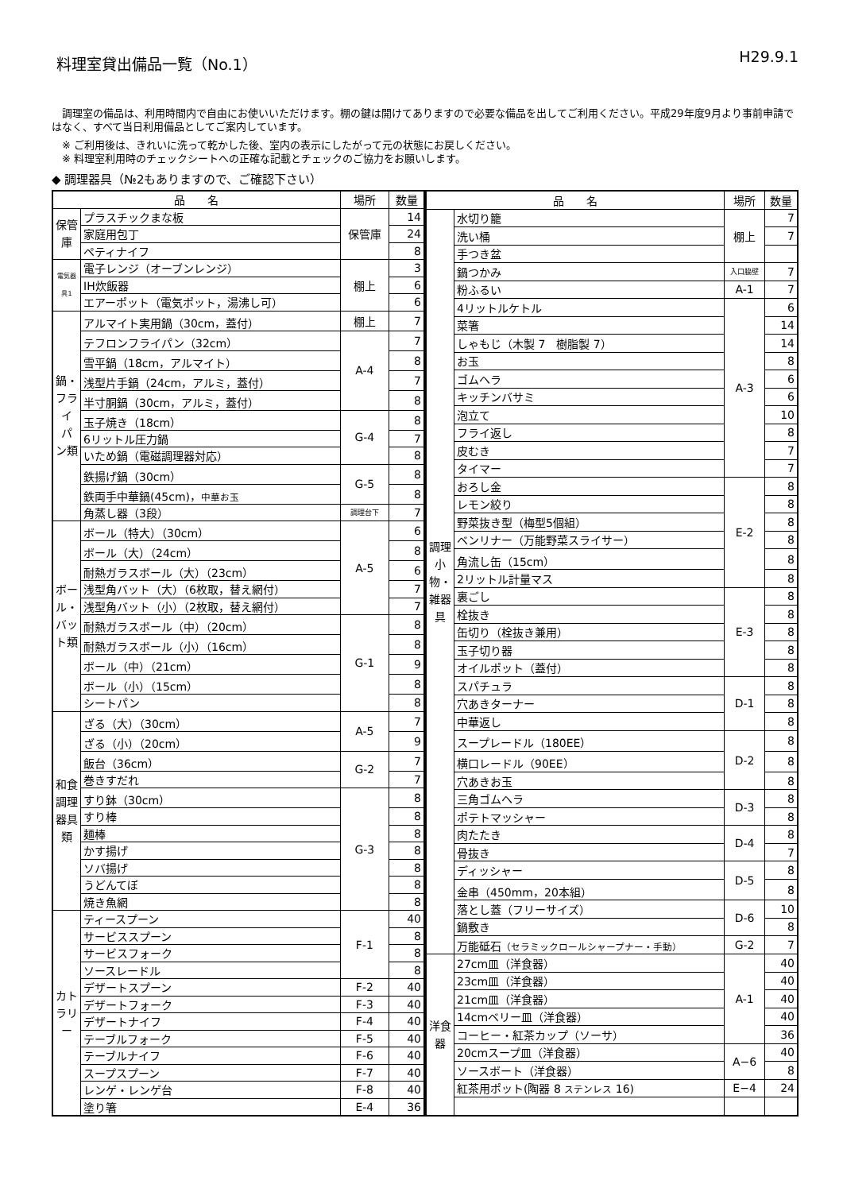料理室貸出備品一覧（No.1） H29.9.1
　調理室の備品は、利用時間内で自由にお使いいただけます。棚の鍵は開けてありますので必要な備品を出してご利用ください。平成29年度9月より事前申請ではなく、すべて当日利用備品としてご案内しています。
　※ ご利用後は、きれいに洗って乾かした後、室内の表示にしたがって元の状態にお戻しください。
　※ 料理室利用時のチェックシートへの正確な記載とチェックのご協力をお願いします。
◆ 調理器具（№2もありますので、ご確認下さい）
| 品 名 | | 場所 | 数量 |
| --- | --- | --- | --- |
| 保管庫 | プラスチックまな板 | 保管庫 | 14 |
| | 家庭用包丁 | | 24 |
| | ペティナイフ | | 8 |
| 電気器具1 | 電子レンジ（オーブンレンジ） | 棚上 | 3 |
| | IH炊飯器 | | 6 |
| | エアーポット（電気ポット，湯沸し可） | | 6 |
| 鍋・フライパン類 | アルマイト実用鍋（30cm，蓋付） | 棚上 | 7 |
| | テフロンフライパン（32cm） | A-4 | 7 |
| | 雪平鍋（18cm，アルマイト） | | 8 |
| | 浅型片手鍋（24cm，アルミ，蓋付） | | 7 |
| | 半寸胴鍋（30cm，アルミ，蓋付） | | 8 |
| | 玉子焼き（18cm） | G-4 | 8 |
| | 6リットル圧力鍋 | | 7 |
| | いため鍋（電磁調理器対応） | | 8 |
| | 鉄揚げ鍋（30cm） | G-5 | 8 |
| | 鉄両手中華鍋(45cm)， 中華お玉 | | 8 |
| | 角蒸し器（3段） | 調理台下 | 7 |
| ボール・バット類 | ボール（特大）（30cm） | A-5 | 6 |
| | ボール（大）（24cm） | | 8 |
| | 耐熱ガラスボール（大）（23cm） | | 6 |
| | 浅型角バット（大）（6枚取，替え網付） | | 7 |
| | 浅型角バット（小）（2枚取，替え網付） | | 7 |
| | 耐熱ガラスボール（中）（20cm） | G-1 | 8 |
| | 耐熱ガラスボール（小）（16cm） | | 8 |
| | ボール（中）（21cm） | | 9 |
| | ボール（小）（15cm） | | 8 |
| | シートパン | | 8 |
| 和食調理器具類 | ざる（大）（30cm） | A-5 | 7 |
| | ざる（小）（20cm） | | 9 |
| | 飯台（36cm） | G-2 | 7 |
| | 巻きすだれ | | 7 |
| | すり鉢（30cm） | G-3 | 8 |
| | すり棒 | | 8 |
| | 麺棒 | | 8 |
| | かす揚げ | | 8 |
| | ソバ揚げ | | 8 |
| | うどんてぼ | | 8 |
| | 焼き魚網 | | 8 |
| カトラリー | ティースプーン | F-1 | 40 |
| | サービススプーン | | 8 |
| | サービスフォーク | | 8 |
| | ソースレードル | | 8 |
| | デザートスプーン | F-2 | 40 |
| | デザートフォーク | F-3 | 40 |
| | デザートナイフ | F-4 | 40 |
| | テーブルフォーク | F-5 | 40 |
| | テーブルナイフ | F-6 | 40 |
| | スープスプーン | F-7 | 40 |
| | レンゲ・レンゲ台 | F-8 | 40 |
| | 塗り箸 | E-4 | 36 |
| 品 名 | | 場所 | 数量 |
| --- | --- | --- | --- |
| 調理小物・雑器具 | 水切り籠 | 棚上 | 7 |
| | 洗い桶 | | 7 |
| | 手つき盆 | | |
| | 鍋つかみ | 入口脇壁 | 7 |
| | 粉ふるい | A-1 | 7 |
| | 4リットルケトル | A-3 | 6 |
| | 菜箸 | | 14 |
| | しゃもじ（木製 7 樹脂製 7） | | 14 |
| | お玉 | | 8 |
| | ゴムヘラ | | 6 |
| | キッチンバサミ | | 6 |
| | 泡立て | | 10 |
| | フライ返し | | 8 |
| | 皮むき | | 7 |
| | タイマー | | 7 |
| | おろし金 | E-2 | 8 |
| | レモン絞り | | 8 |
| | 野菜抜き型（梅型5個組） | | 8 |
| | ベンリナー（万能野菜スライサー） | | 8 |
| | 角流し缶（15cm） | | 8 |
| | 2リットル計量マス | | 8 |
| | 裏ごし | E-3 | 8 |
| | 栓抜き | | 8 |
| | 缶切り（栓抜き兼用） | | 8 |
| | 玉子切り器 | | 8 |
| | オイルポット（蓋付） | | 8 |
| | スパチュラ | D-1 | 8 |
| | 穴あきターナー | | 8 |
| | 中華返し | | 8 |
| | スープレードル（180EE） | D-2 | 8 |
| | 横口レードル（90EE） | | 8 |
| | 穴あきお玉 | | 8 |
| | 三角ゴムヘラ | D-3 | 8 |
| | ポテトマッシャー | | 8 |
| | 肉たたき | D-4 | 8 |
| | 骨抜き | | 7 |
| | ディッシャー | D-5 | 8 |
| | 金串（450mm，20本組） | | 8 |
| | 落とし蓋（フリーサイズ） | D-6 | 10 |
| | 鍋敷き | | 8 |
| | 万能砥石 （セラミックロールシャープナー・手動） | G-2 | 7 |
| 洋食器 | 27cm皿（洋食器） | A-1 | 40 |
| | 23cm皿（洋食器） | | 40 |
| | 21cm皿（洋食器） | | 40 |
| | 14cmベリー皿（洋食器） | | 40 |
| | コーヒー・紅茶カップ（ソーサ） | | 36 |
| | 20cmスープ皿（洋食器） | A−6 | 40 |
| | ソースボート（洋食器） | | 8 |
| | 紅茶用ポット(陶器 8 ステンレス 16) | E−4 | 24 |